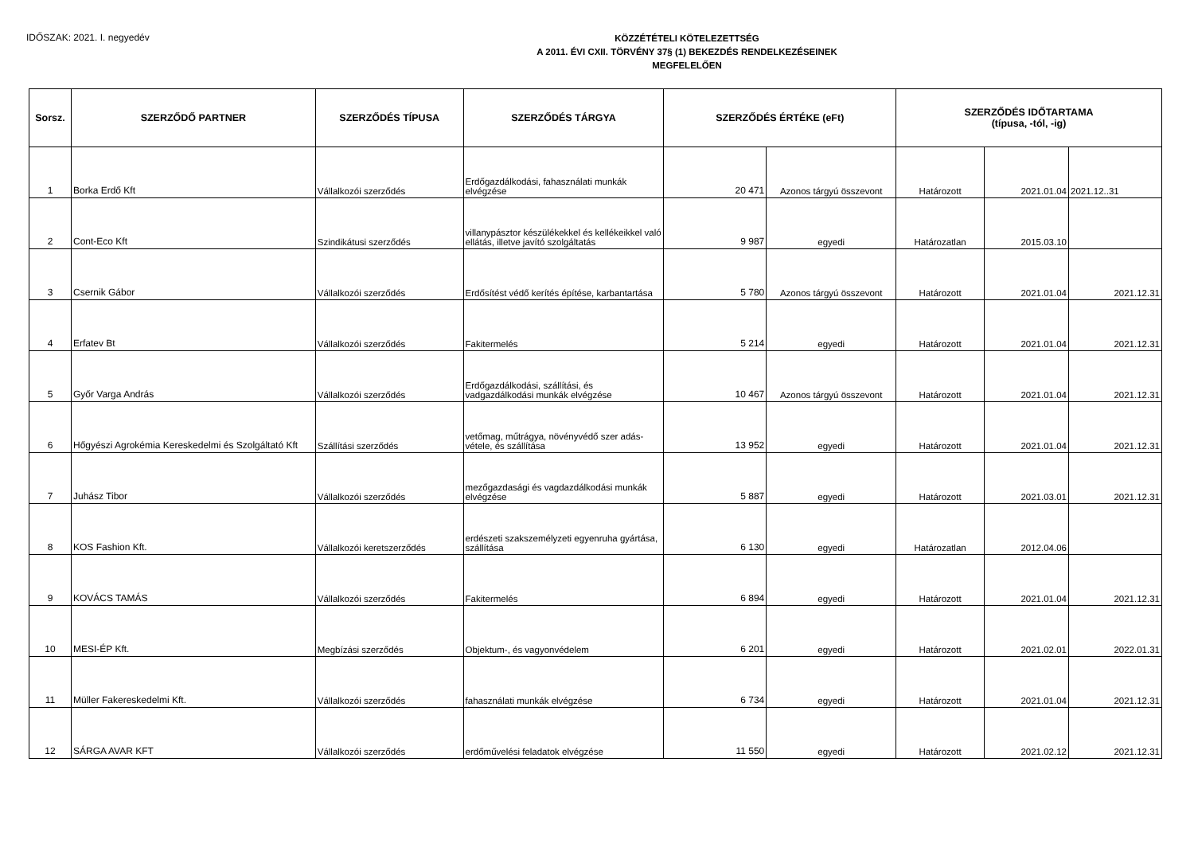IDŐSZAK: 2021. I. negyedév
KÖZZÉTÉTELI KÖTELEZETTSÉG
A 2011. ÉVI CXII. TÖRVÉNY 37§ (1) BEKEZDÉS RENDELKEZÉSEINEK
MEGFELELŐEN
| Sorsz. | SZERZŐDŐ PARTNER | SZERZŐDÉS TÍPUSA | SZERZŐDÉS TÁRGYA | SZERZŐDÉS ÉRTÉKE (eFt) | | SZERZŐDÉS IDŐTARTAMA (típusa, -tól, -ig) | | |
| --- | --- | --- | --- | --- | --- | --- | --- | --- |
| 1 | Borka Erdő Kft | Vállalkozói szerződés | Erdőgazdálkodási, fahasználati munkák elvégzése | 20 471 | Azonos tárgyú összevont | Határozott | 2021.01.04 | 2021.12..31 |
| 2 | Cont-Eco Kft | Szindikátusi szerződés | villanypásztor készülékekkel és kellékeikkel való ellátás, illetve javító szolgáltatás | 9 987 | egyedi | Határozatlan | 2015.03.10 | |
| 3 | Csernik Gábor | Vállalkozói szerződés | Erdősítést védő kerítés építése, karbantartása | 5 780 | Azonos tárgyú összevont | Határozott | 2021.01.04 | 2021.12.31 |
| 4 | Erfatev Bt | Vállalkozói szerződés | Fakitermelés | 5 214 | egyedi | Határozott | 2021.01.04 | 2021.12.31 |
| 5 | Győr Varga András | Vállalkozói szerződés | Erdőgazdálkodási, szállítási, és vadgazdálkodási munkák elvégzése | 10 467 | Azonos tárgyú összevont | Határozott | 2021.01.04 | 2021.12.31 |
| 6 | Hőgyészi Agrokémia Kereskedelmi és Szolgáltató Kft | Szállítási szerződés | vetőmag, műtrágya, növényvédő szer adás-vétele, és szállítása | 13 952 | egyedi | Határozott | 2021.01.04 | 2021.12.31 |
| 7 | Juhász Tibor | Vállalkozói szerződés | mezőgazdasági és vagdazdálkodási munkák elvégzése | 5 887 | egyedi | Határozott | 2021.03.01 | 2021.12.31 |
| 8 | KOS Fashion Kft. | Vállalkozói keretszerződés | erdészeti szakszemélyzeti egyenruha gyártása, szállítása | 6 130 | egyedi | Határozatlan | 2012.04.06 | |
| 9 | KOVÁCS TAMÁS | Vállalkozói szerződés | Fakitermelés | 6 894 | egyedi | Határozott | 2021.01.04 | 2021.12.31 |
| 10 | MESI-ÉP Kft. | Megbízási szerződés | Objektum-, és vagyonvédelem | 6 201 | egyedi | Határozott | 2021.02.01 | 2022.01.31 |
| 11 | Müller Fakereskedelmi Kft. | Vállalkozói szerződés | fahasználati munkák elvégzése | 6 734 | egyedi | Határozott | 2021.01.04 | 2021.12.31 |
| 12 | SÁRGA AVAR KFT | Vállalkozói szerződés | erdőművelési feladatok elvégzése | 11 550 | egyedi | Határozott | 2021.02.12 | 2021.12.31 |